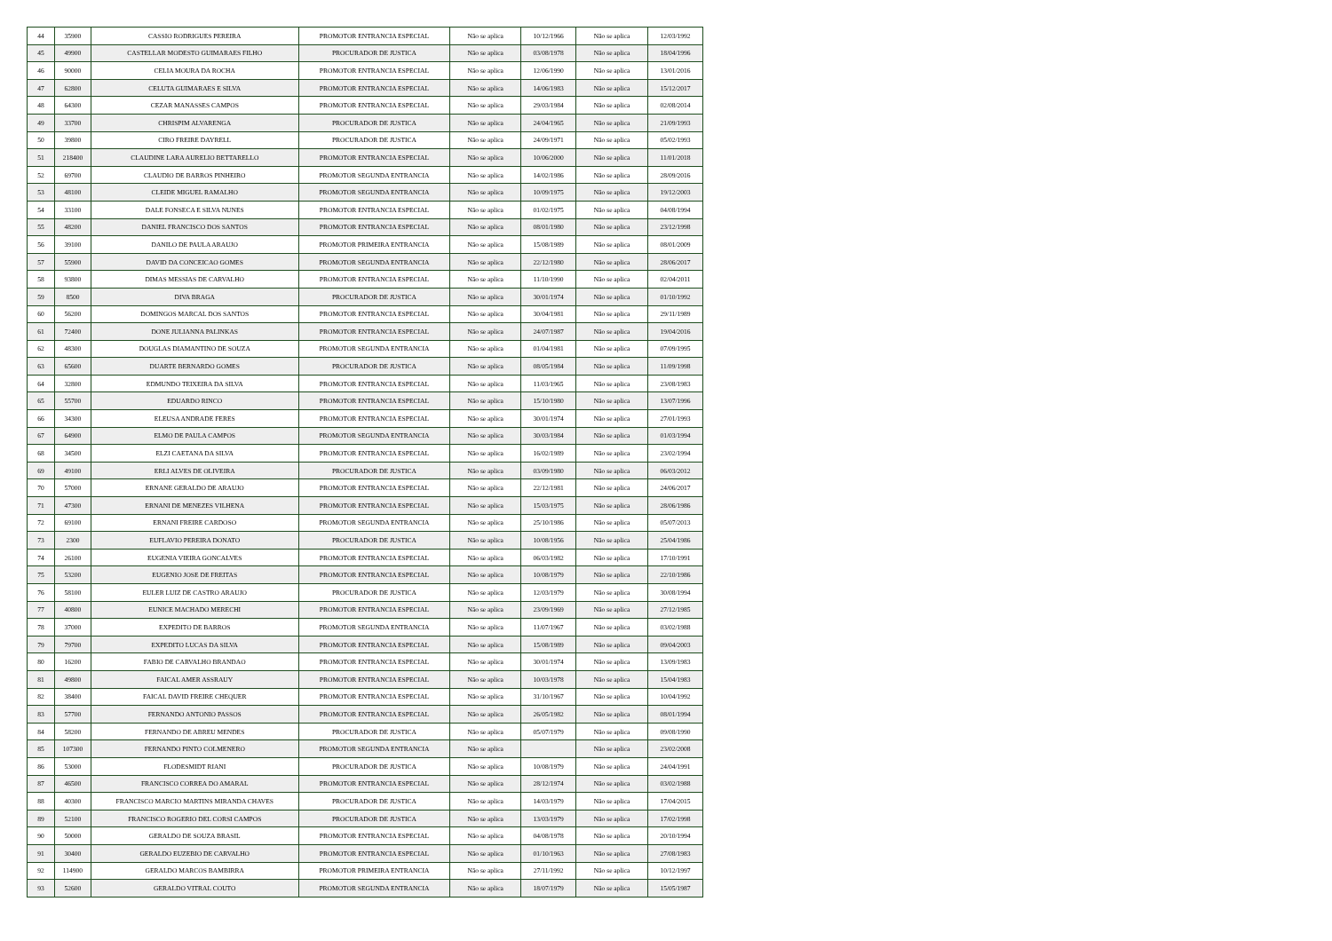| 44 | 35900 | CASSIO RODRIGUES PEREIRA | PROMOTOR ENTRANCIA ESPECIAL | Não se aplica | 10/12/1966 | Não se aplica | 12/03/1992 |
| 45 | 49900 | CASTELLAR MODESTO GUIMARAES FILHO | PROCURADOR DE JUSTICA | Não se aplica | 03/08/1978 | Não se aplica | 18/04/1996 |
| 46 | 90000 | CELIA MOURA DA ROCHA | PROMOTOR ENTRANCIA ESPECIAL | Não se aplica | 12/06/1990 | Não se aplica | 13/01/2016 |
| 47 | 62800 | CELUTA GUIMARAES E SILVA | PROMOTOR ENTRANCIA ESPECIAL | Não se aplica | 14/06/1983 | Não se aplica | 15/12/2017 |
| 48 | 64300 | CEZAR MANASSES CAMPOS | PROMOTOR ENTRANCIA ESPECIAL | Não se aplica | 29/03/1984 | Não se aplica | 02/08/2014 |
| 49 | 33700 | CHRISPIM ALVARENGA | PROCURADOR DE JUSTICA | Não se aplica | 24/04/1965 | Não se aplica | 21/09/1993 |
| 50 | 39800 | CIRO FREIRE DAYRELL | PROCURADOR DE JUSTICA | Não se aplica | 24/09/1971 | Não se aplica | 05/02/1993 |
| 51 | 218400 | CLAUDINE LARA AURELIO BETTARELLO | PROMOTOR ENTRANCIA ESPECIAL | Não se aplica | 10/06/2000 | Não se aplica | 11/01/2018 |
| 52 | 69700 | CLAUDIO DE BARROS PINHEIRO | PROMOTOR SEGUNDA ENTRANCIA | Não se aplica | 14/02/1986 | Não se aplica | 28/09/2016 |
| 53 | 48100 | CLEIDE MIGUEL RAMALHO | PROMOTOR SEGUNDA ENTRANCIA | Não se aplica | 10/09/1975 | Não se aplica | 19/12/2003 |
| 54 | 33100 | DALE FONSECA E SILVA NUNES | PROMOTOR ENTRANCIA ESPECIAL | Não se aplica | 01/02/1975 | Não se aplica | 04/08/1994 |
| 55 | 48200 | DANIEL FRANCISCO DOS SANTOS | PROMOTOR ENTRANCIA ESPECIAL | Não se aplica | 08/01/1980 | Não se aplica | 23/12/1998 |
| 56 | 39100 | DANILO DE PAULA ARAUJO | PROMOTOR PRIMEIRA ENTRANCIA | Não se aplica | 15/08/1989 | Não se aplica | 08/01/2009 |
| 57 | 55900 | DAVID DA CONCEICAO GOMES | PROMOTOR SEGUNDA ENTRANCIA | Não se aplica | 22/12/1980 | Não se aplica | 28/06/2017 |
| 58 | 93800 | DIMAS MESSIAS DE CARVALHO | PROMOTOR ENTRANCIA ESPECIAL | Não se aplica | 11/10/1990 | Não se aplica | 02/04/2011 |
| 59 | 8500 | DIVA BRAGA | PROCURADOR DE JUSTICA | Não se aplica | 30/01/1974 | Não se aplica | 01/10/1992 |
| 60 | 56200 | DOMINGOS MARCAL DOS SANTOS | PROMOTOR ENTRANCIA ESPECIAL | Não se aplica | 30/04/1981 | Não se aplica | 29/11/1989 |
| 61 | 72400 | DONE JULIANNA PALINKAS | PROMOTOR ENTRANCIA ESPECIAL | Não se aplica | 24/07/1987 | Não se aplica | 19/04/2016 |
| 62 | 48300 | DOUGLAS DIAMANTINO DE SOUZA | PROMOTOR SEGUNDA ENTRANCIA | Não se aplica | 01/04/1981 | Não se aplica | 07/09/1995 |
| 63 | 65600 | DUARTE BERNARDO GOMES | PROCURADOR DE JUSTICA | Não se aplica | 08/05/1984 | Não se aplica | 11/09/1998 |
| 64 | 32800 | EDMUNDO TEIXEIRA DA SILVA | PROMOTOR ENTRANCIA ESPECIAL | Não se aplica | 11/03/1965 | Não se aplica | 23/08/1983 |
| 65 | 55700 | EDUARDO RINCO | PROMOTOR ENTRANCIA ESPECIAL | Não se aplica | 15/10/1980 | Não se aplica | 13/07/1996 |
| 66 | 34300 | ELEUSA ANDRADE FERES | PROMOTOR ENTRANCIA ESPECIAL | Não se aplica | 30/01/1974 | Não se aplica | 27/01/1993 |
| 67 | 64900 | ELMO DE PAULA CAMPOS | PROMOTOR SEGUNDA ENTRANCIA | Não se aplica | 30/03/1984 | Não se aplica | 01/03/1994 |
| 68 | 34500 | ELZI CAETANA DA SILVA | PROMOTOR ENTRANCIA ESPECIAL | Não se aplica | 16/02/1989 | Não se aplica | 23/02/1994 |
| 69 | 49100 | ERLI ALVES DE OLIVEIRA | PROCURADOR DE JUSTICA | Não se aplica | 03/09/1980 | Não se aplica | 06/03/2012 |
| 70 | 57000 | ERNANE GERALDO DE ARAUJO | PROMOTOR ENTRANCIA ESPECIAL | Não se aplica | 22/12/1981 | Não se aplica | 24/06/2017 |
| 71 | 47300 | ERNANI DE MENEZES VILHENA | PROMOTOR ENTRANCIA ESPECIAL | Não se aplica | 15/03/1975 | Não se aplica | 28/06/1986 |
| 72 | 69100 | ERNANI FREIRE CARDOSO | PROMOTOR SEGUNDA ENTRANCIA | Não se aplica | 25/10/1986 | Não se aplica | 05/07/2013 |
| 73 | 2300 | EUFLAVIO PEREIRA DONATO | PROCURADOR DE JUSTICA | Não se aplica | 10/08/1956 | Não se aplica | 25/04/1986 |
| 74 | 26100 | EUGENIA VIEIRA GONCALVES | PROMOTOR ENTRANCIA ESPECIAL | Não se aplica | 06/03/1982 | Não se aplica | 17/10/1991 |
| 75 | 53200 | EUGENIO JOSE DE FREITAS | PROMOTOR ENTRANCIA ESPECIAL | Não se aplica | 10/08/1979 | Não se aplica | 22/10/1986 |
| 76 | 58100 | EULER LUIZ DE CASTRO ARAUJO | PROCURADOR DE JUSTICA | Não se aplica | 12/03/1979 | Não se aplica | 30/08/1994 |
| 77 | 40800 | EUNICE MACHADO MERECHI | PROMOTOR ENTRANCIA ESPECIAL | Não se aplica | 23/09/1969 | Não se aplica | 27/12/1985 |
| 78 | 37000 | EXPEDITO DE BARROS | PROMOTOR SEGUNDA ENTRANCIA | Não se aplica | 11/07/1967 | Não se aplica | 03/02/1988 |
| 79 | 79700 | EXPEDITO LUCAS DA SILVA | PROMOTOR ENTRANCIA ESPECIAL | Não se aplica | 15/08/1989 | Não se aplica | 09/04/2003 |
| 80 | 16200 | FABIO DE CARVALHO BRANDAO | PROMOTOR ENTRANCIA ESPECIAL | Não se aplica | 30/01/1974 | Não se aplica | 13/09/1983 |
| 81 | 49800 | FAICAL AMER ASSRAUY | PROMOTOR ENTRANCIA ESPECIAL | Não se aplica | 10/03/1978 | Não se aplica | 15/04/1983 |
| 82 | 38400 | FAICAL DAVID FREIRE CHEQUER | PROMOTOR ENTRANCIA ESPECIAL | Não se aplica | 31/10/1967 | Não se aplica | 10/04/1992 |
| 83 | 57700 | FERNANDO ANTONIO PASSOS | PROMOTOR ENTRANCIA ESPECIAL | Não se aplica | 26/05/1982 | Não se aplica | 08/01/1994 |
| 84 | 58200 | FERNANDO DE ABREU MENDES | PROCURADOR DE JUSTICA | Não se aplica | 05/07/1979 | Não se aplica | 09/08/1990 |
| 85 | 107300 | FERNANDO PINTO COLMENERO | PROMOTOR SEGUNDA ENTRANCIA | Não se aplica | | Não se aplica | 23/02/2008 |
| 86 | 53000 | FLODESMIDT RIANI | PROCURADOR DE JUSTICA | Não se aplica | 10/08/1979 | Não se aplica | 24/04/1991 |
| 87 | 46500 | FRANCISCO CORREA DO AMARAL | PROMOTOR ENTRANCIA ESPECIAL | Não se aplica | 28/12/1974 | Não se aplica | 03/02/1988 |
| 88 | 40300 | FRANCISCO MARCIO MARTINS MIRANDA CHAVES | PROCURADOR DE JUSTICA | Não se aplica | 14/03/1979 | Não se aplica | 17/04/2015 |
| 89 | 52100 | FRANCISCO ROGERIO DEL CORSI CAMPOS | PROCURADOR DE JUSTICA | Não se aplica | 13/03/1979 | Não se aplica | 17/02/1998 |
| 90 | 50000 | GERALDO DE SOUZA BRASIL | PROMOTOR ENTRANCIA ESPECIAL | Não se aplica | 04/08/1978 | Não se aplica | 20/10/1994 |
| 91 | 30400 | GERALDO EUZEBIO DE CARVALHO | PROMOTOR ENTRANCIA ESPECIAL | Não se aplica | 01/10/1963 | Não se aplica | 27/08/1983 |
| 92 | 114900 | GERALDO MARCOS BAMBIRRA | PROMOTOR PRIMEIRA ENTRANCIA | Não se aplica | 27/11/1992 | Não se aplica | 10/12/1997 |
| 93 | 52600 | GERALDO VITRAL COUTO | PROMOTOR SEGUNDA ENTRANCIA | Não se aplica | 18/07/1979 | Não se aplica | 15/05/1987 |